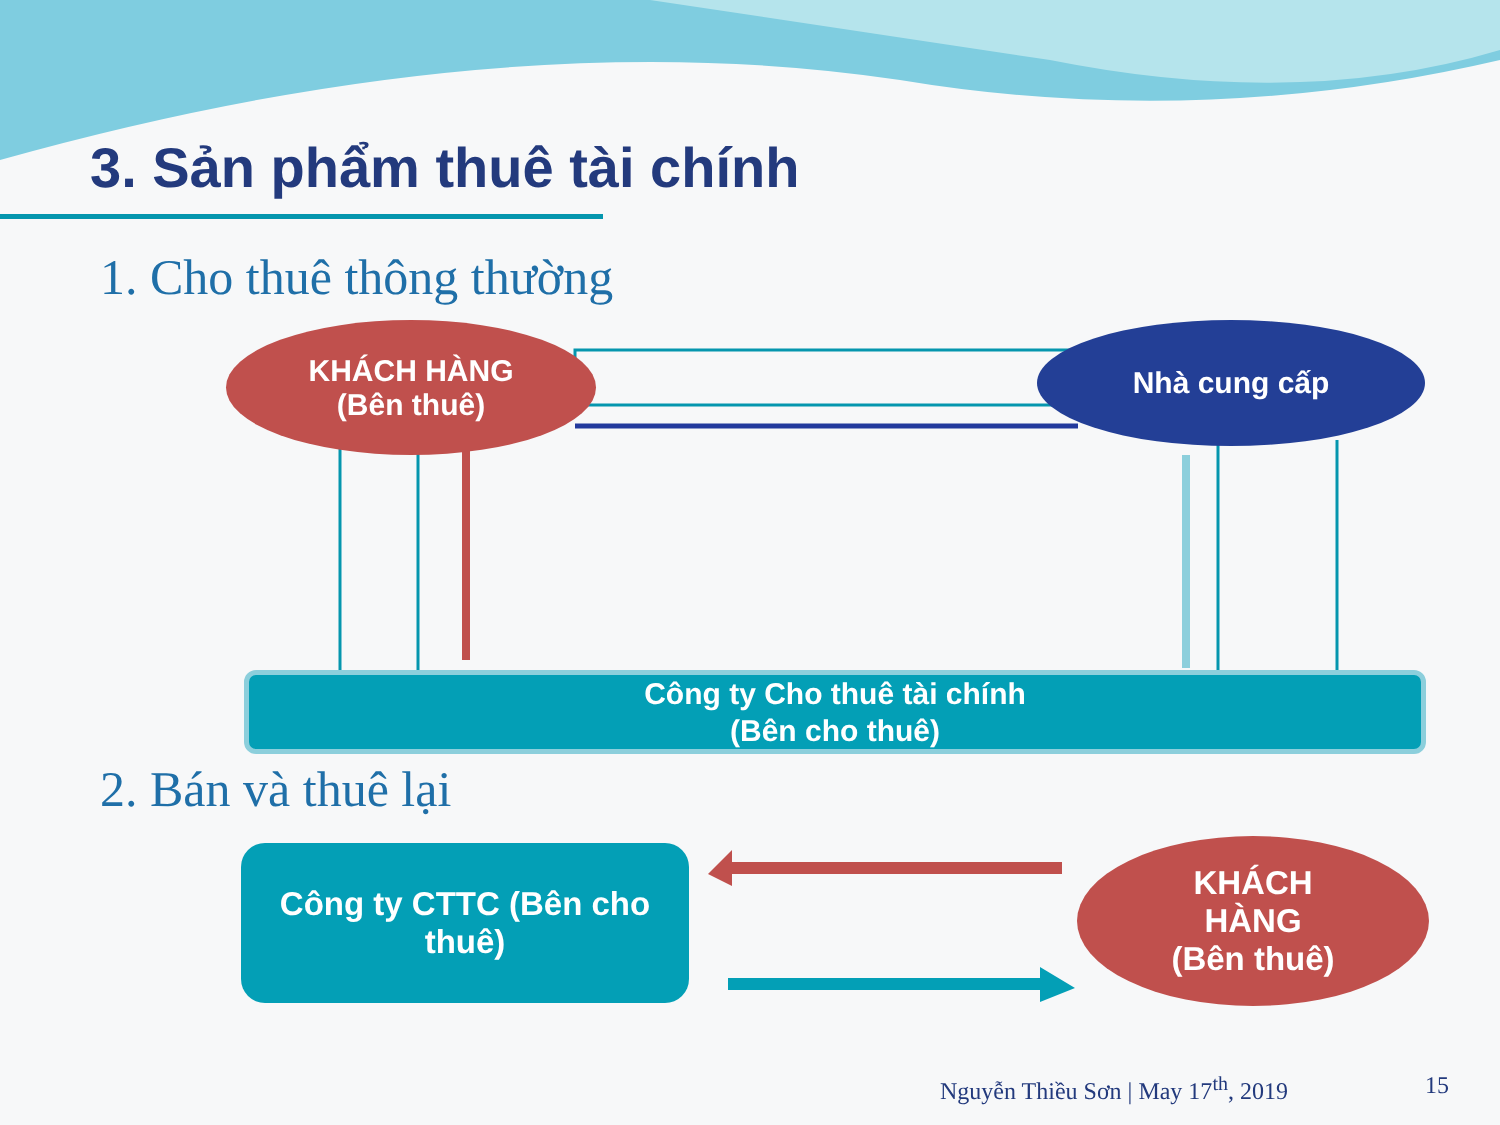3. Sản phẩm thuê tài chính
1. Cho thuê thông thường
KHÁCH HÀNG
(Bên thuê)
Nhà cung cấp
Công ty Cho thuê tài chính
(Bên cho thuê)
2. Bán và thuê lại
Công ty CTTC (Bên cho thuê)
KHÁCH
HÀNG
(Bên thuê)
Nguyễn Thiều Sơn | May 17<sup>th</sup>, 2019
15